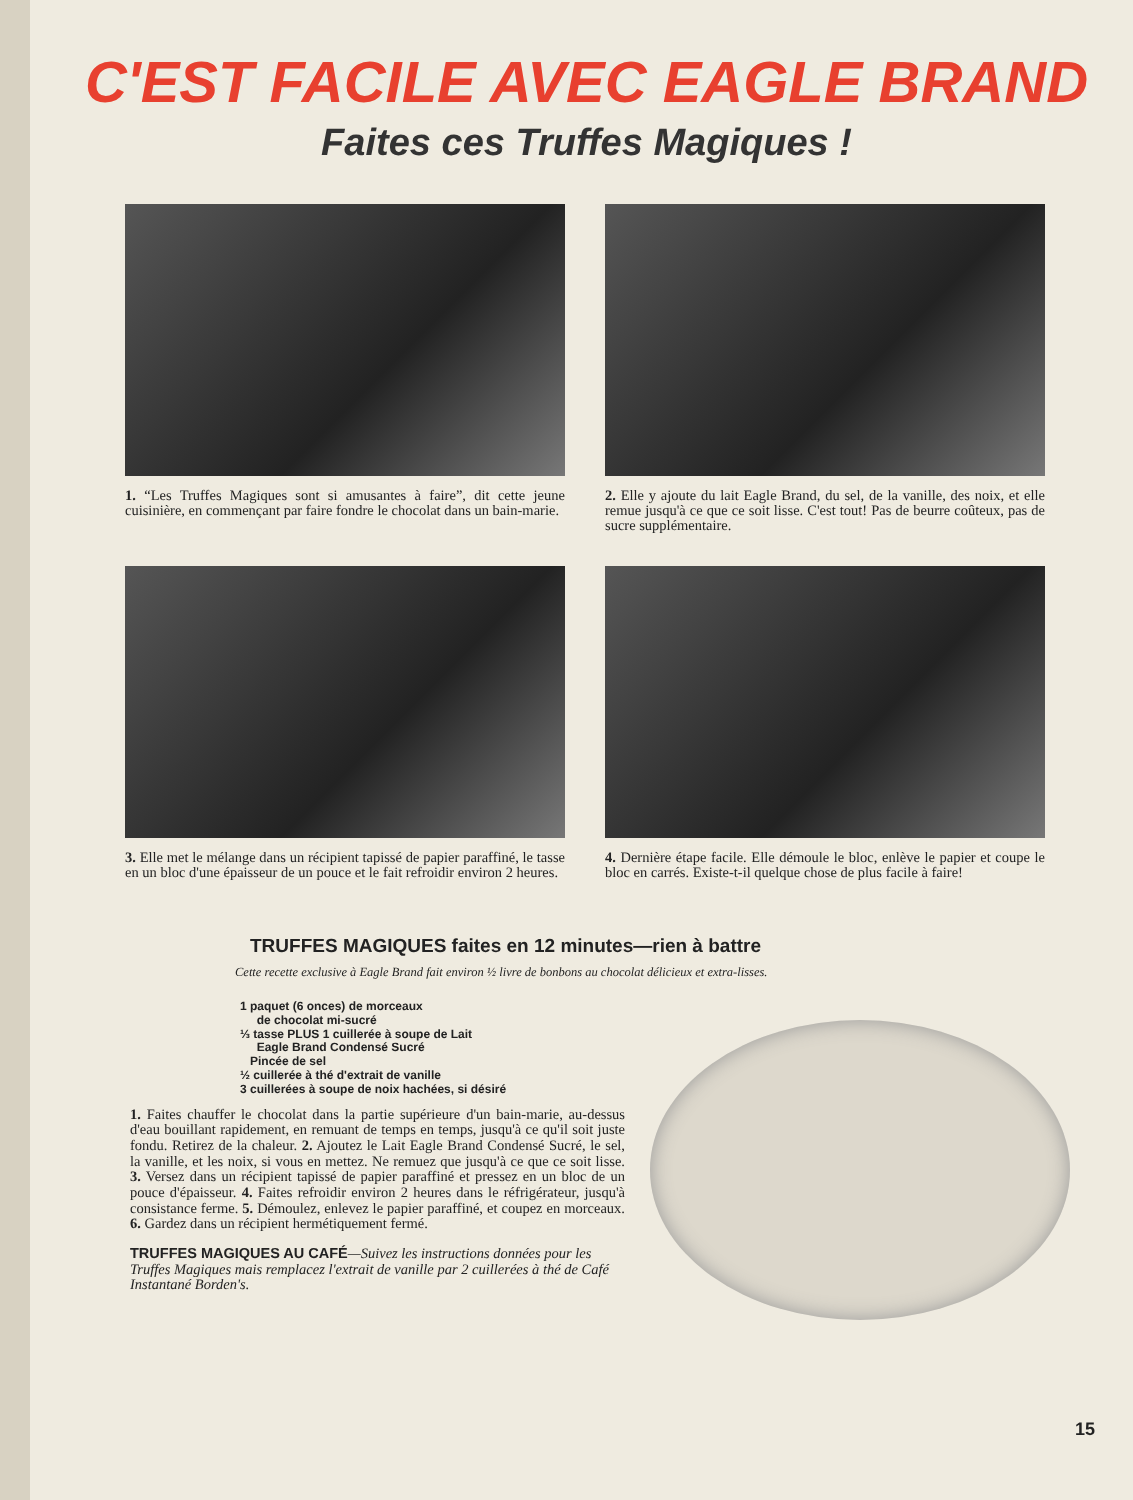C'EST FACILE AVEC EAGLE BRAND
Faites ces Truffes Magiques !
1. “Les Truffes Magiques sont si amusantes à faire”, dit cette jeune cuisinière, en commençant par faire fondre le chocolat dans un bain-marie.
2. Elle y ajoute du lait Eagle Brand, du sel, de la vanille, des noix, et elle remue jusqu'à ce que ce soit lisse. C'est tout! Pas de beurre coûteux, pas de sucre supplémentaire.
3. Elle met le mélange dans un récipient tapissé de papier paraffiné, le tasse en un bloc d'une épaisseur de un pouce et le fait refroidir environ 2 heures.
4. Dernière étape facile. Elle démoule le bloc, enlève le papier et coupe le bloc en carrés. Existe-t-il quelque chose de plus facile à faire!
TRUFFES MAGIQUES faites en 12 minutes—rien à battre
Cette recette exclusive à Eagle Brand fait environ ½ livre de bonbons au chocolat délicieux et extra-lisses.
1 paquet (6 onces) de morceaux
de chocolat mi-sucré
⅓ tasse PLUS 1 cuillerée à soupe de Lait
Eagle Brand Condensé Sucré
Pincée de sel
½ cuillerée à thé d'extrait de vanille
3 cuillerées à soupe de noix hachées, si désiré
1. Faites chauffer le chocolat dans la partie supérieure d'un bain-marie, au-dessus d'eau bouillant rapidement, en remuant de temps en temps, jusqu'à ce qu'il soit juste fondu. Retirez de la chaleur. 2. Ajoutez le Lait Eagle Brand Condensé Sucré, le sel, la vanille, et les noix, si vous en mettez. Ne remuez que jusqu'à ce que ce soit lisse. 3. Versez dans un récipient tapissé de papier paraffiné et pressez en un bloc de un pouce d'épaisseur. 4. Faites refroidir environ 2 heures dans le réfrigérateur, jusqu'à consistance ferme. 5. Démoulez, enlevez le papier paraffiné, et coupez en morceaux. 6. Gardez dans un récipient hermétiquement fermé.
TRUFFES MAGIQUES AU CAFÉ—Suivez les instructions données pour les Truffes Magiques mais remplacez l'extrait de vanille par 2 cuillerées à thé de Café Instantané Borden's.
15